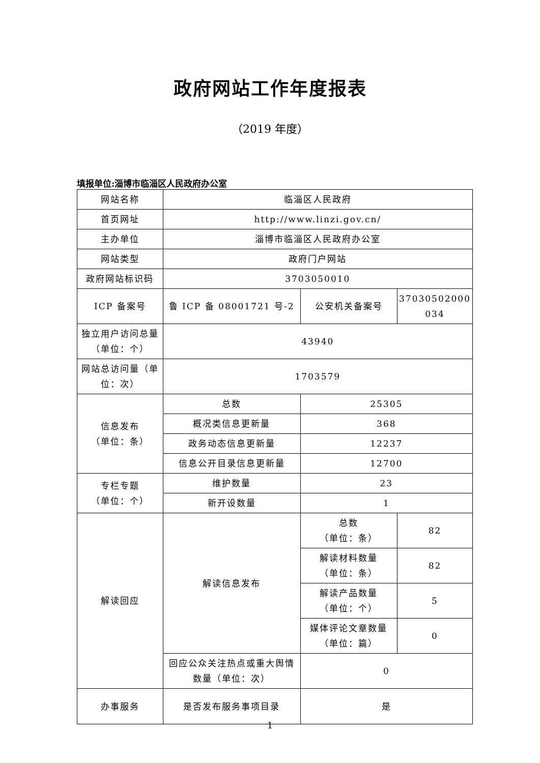政府网站工作年度报表
（2019 年度）
填报单位:淄博市临淄区人民政府办公室
| 网站名称 | 临淄区人民政府 | | |
| 首页网址 | http://www.linzi.gov.cn/ | | |
| 主办单位 | 淄博市临淄区人民政府办公室 | | |
| 网站类型 | 政府门户网站 | | |
| 政府网站标识码 | 3703050010 | | |
| ICP 备案号 | 鲁 ICP 备 08001721 号-2 | 公安机关备案号 | 37030502000 034 |
| 独立用户访问总量（单位：个） | 43940 | | |
| 网站总访问量（单位：次） | 1703579 | | |
| 信息发布 （单位：条） | 总数 | 25305 | |
| | 概况类信息更新量 | 368 | |
| | 政务动态信息更新量 | 12237 | |
| | 信息公开目录信息更新量 | 12700 | |
| 专栏专题 （单位：个） | 维护数量 | 23 | |
| | 新开设数量 | 1 | |
| 解读回应 | 解读信息发布 | 总数 （单位：条） | 82 |
| | | 解读材料数量 （单位：条） | 82 |
| | | 解读产品数量 （单位：个） | 5 |
| | | 媒体评论文章数量 （单位：篇） | 0 |
| | 回应公众关注热点或重大舆情数量（单位：次） | 0 | |
| 办事服务 | 是否发布服务事项目录 | 是 | |
1